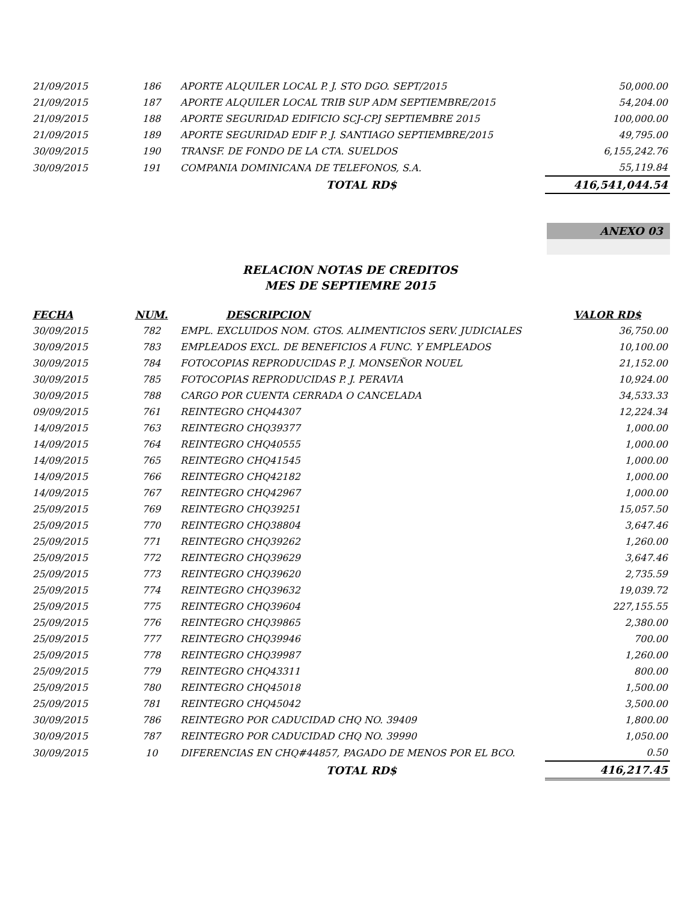| 21/09/2015 | 186 | APORTE ALQUILER LOCAL P. J. STO DGO. SEPT/2015 | 50,000.00 |
| 21/09/2015 | 187 | APORTE ALQUILER LOCAL TRIB SUP ADM SEPTIEMBRE/2015 | 54,204.00 |
| 21/09/2015 | 188 | APORTE SEGURIDAD EDIFICIO SCJ-CPJ SEPTIEMBRE 2015 | 100,000.00 |
| 21/09/2015 | 189 | APORTE SEGURIDAD EDIF P. J. SANTIAGO SEPTIEMBRE/2015 | 49,795.00 |
| 30/09/2015 | 190 | TRANSF. DE FONDO DE LA CTA. SUELDOS | 6,155,242.76 |
| 30/09/2015 | 191 | COMPANIA DOMINICANA DE TELEFONOS, S.A. | 55,119.84 |
| | | TOTAL RD$ | 416,541,044.54 |
ANEXO 03
RELACION NOTAS DE CREDITOS
MES DE SEPTIEMRE 2015
| FECHA | NUM. | DESCRIPCION | VALOR RD$ |
| --- | --- | --- | --- |
| 30/09/2015 | 782 | EMPL. EXCLUIDOS NOM. GTOS. ALIMENTICIOS SERV. JUDICIALES | 36,750.00 |
| 30/09/2015 | 783 | EMPLEADOS EXCL. DE BENEFICIOS A FUNC. Y EMPLEADOS | 10,100.00 |
| 30/09/2015 | 784 | FOTOCOPIAS REPRODUCIDAS P. J. MONSEÑOR NOUEL | 21,152.00 |
| 30/09/2015 | 785 | FOTOCOPIAS REPRODUCIDAS P. J. PERAVIA | 10,924.00 |
| 30/09/2015 | 788 | CARGO POR CUENTA CERRADA O CANCELADA | 34,533.33 |
| 09/09/2015 | 761 | REINTEGRO CHQ44307 | 12,224.34 |
| 14/09/2015 | 763 | REINTEGRO CHQ39377 | 1,000.00 |
| 14/09/2015 | 764 | REINTEGRO CHQ40555 | 1,000.00 |
| 14/09/2015 | 765 | REINTEGRO CHQ41545 | 1,000.00 |
| 14/09/2015 | 766 | REINTEGRO CHQ42182 | 1,000.00 |
| 14/09/2015 | 767 | REINTEGRO CHQ42967 | 1,000.00 |
| 25/09/2015 | 769 | REINTEGRO CHQ39251 | 15,057.50 |
| 25/09/2015 | 770 | REINTEGRO CHQ38804 | 3,647.46 |
| 25/09/2015 | 771 | REINTEGRO CHQ39262 | 1,260.00 |
| 25/09/2015 | 772 | REINTEGRO CHQ39629 | 3,647.46 |
| 25/09/2015 | 773 | REINTEGRO CHQ39620 | 2,735.59 |
| 25/09/2015 | 774 | REINTEGRO CHQ39632 | 19,039.72 |
| 25/09/2015 | 775 | REINTEGRO CHQ39604 | 227,155.55 |
| 25/09/2015 | 776 | REINTEGRO CHQ39865 | 2,380.00 |
| 25/09/2015 | 777 | REINTEGRO CHQ39946 | 700.00 |
| 25/09/2015 | 778 | REINTEGRO CHQ39987 | 1,260.00 |
| 25/09/2015 | 779 | REINTEGRO CHQ43311 | 800.00 |
| 25/09/2015 | 780 | REINTEGRO CHQ45018 | 1,500.00 |
| 25/09/2015 | 781 | REINTEGRO CHQ45042 | 3,500.00 |
| 30/09/2015 | 786 | REINTEGRO POR CADUCIDAD CHQ NO. 39409 | 1,800.00 |
| 30/09/2015 | 787 | REINTEGRO POR CADUCIDAD CHQ NO. 39990 | 1,050.00 |
| 30/09/2015 | 10 | DIFERENCIAS EN CHQ#44857, PAGADO DE MENOS POR EL BCO. | 0.50 |
| | | TOTAL RD$ | 416,217.45 |